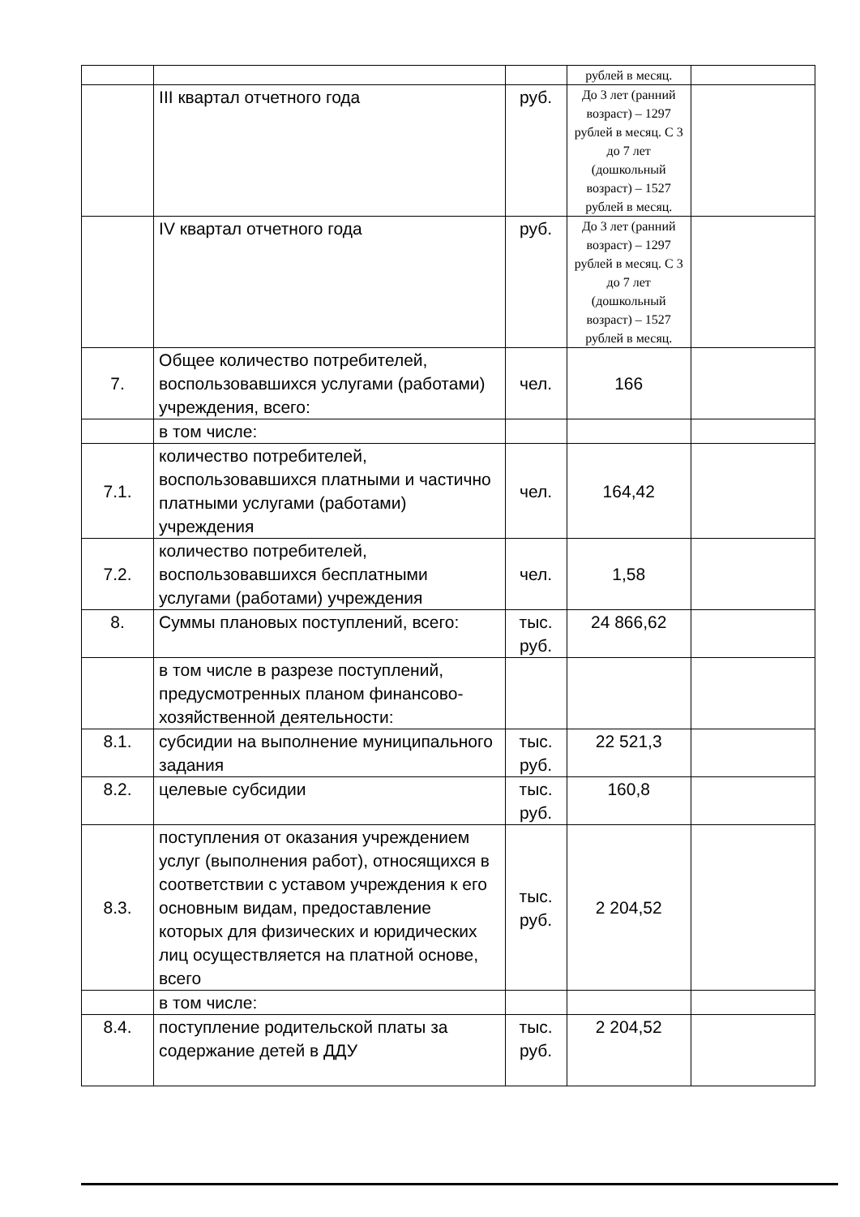| | | | рублей в месяц. | |
| | III квартал отчетного года | руб. | До 3 лет (ранний возраст) – 1297 рублей в месяц. С 3 до 7 лет (дошкольный возраст) – 1527 рублей в месяц. | |
| | IV квартал отчетного года | руб. | До 3 лет (ранний возраст) – 1297 рублей в месяц. С 3 до 7 лет (дошкольный возраст) – 1527 рублей в месяц. | |
| 7. | Общее количество потребителей, воспользовавшихся услугами (работами) учреждения, всего: | чел. | 166 | |
| | в том числе: | | | |
| 7.1. | количество потребителей, воспользовавшихся платными и частично платными услугами (работами) учреждения | чел. | 164,42 | |
| 7.2. | количество потребителей, воспользовавшихся бесплатными услугами (работами) учреждения | чел. | 1,58 | |
| 8. | Суммы плановых поступлений, всего: | тыс. руб. | 24 866,62 | |
| | в том числе в разрезе поступлений, предусмотренных планом финансово-хозяйственной деятельности: | | | |
| 8.1. | субсидии на выполнение муниципального задания | тыс. руб. | 22 521,3 | |
| 8.2. | целевые субсидии | тыс. руб. | 160,8 | |
| 8.3. | поступления от оказания учреждением услуг (выполнения работ), относящихся в соответствии с уставом учреждения к его основным видам, предоставление которых для физических и юридических лиц осуществляется на платной основе, всего | тыс. руб. | 2 204,52 | |
| | в том числе: | | | |
| 8.4. | поступление родительской платы за содержание детей в ДДУ | тыс. руб. | 2 204,52 | |